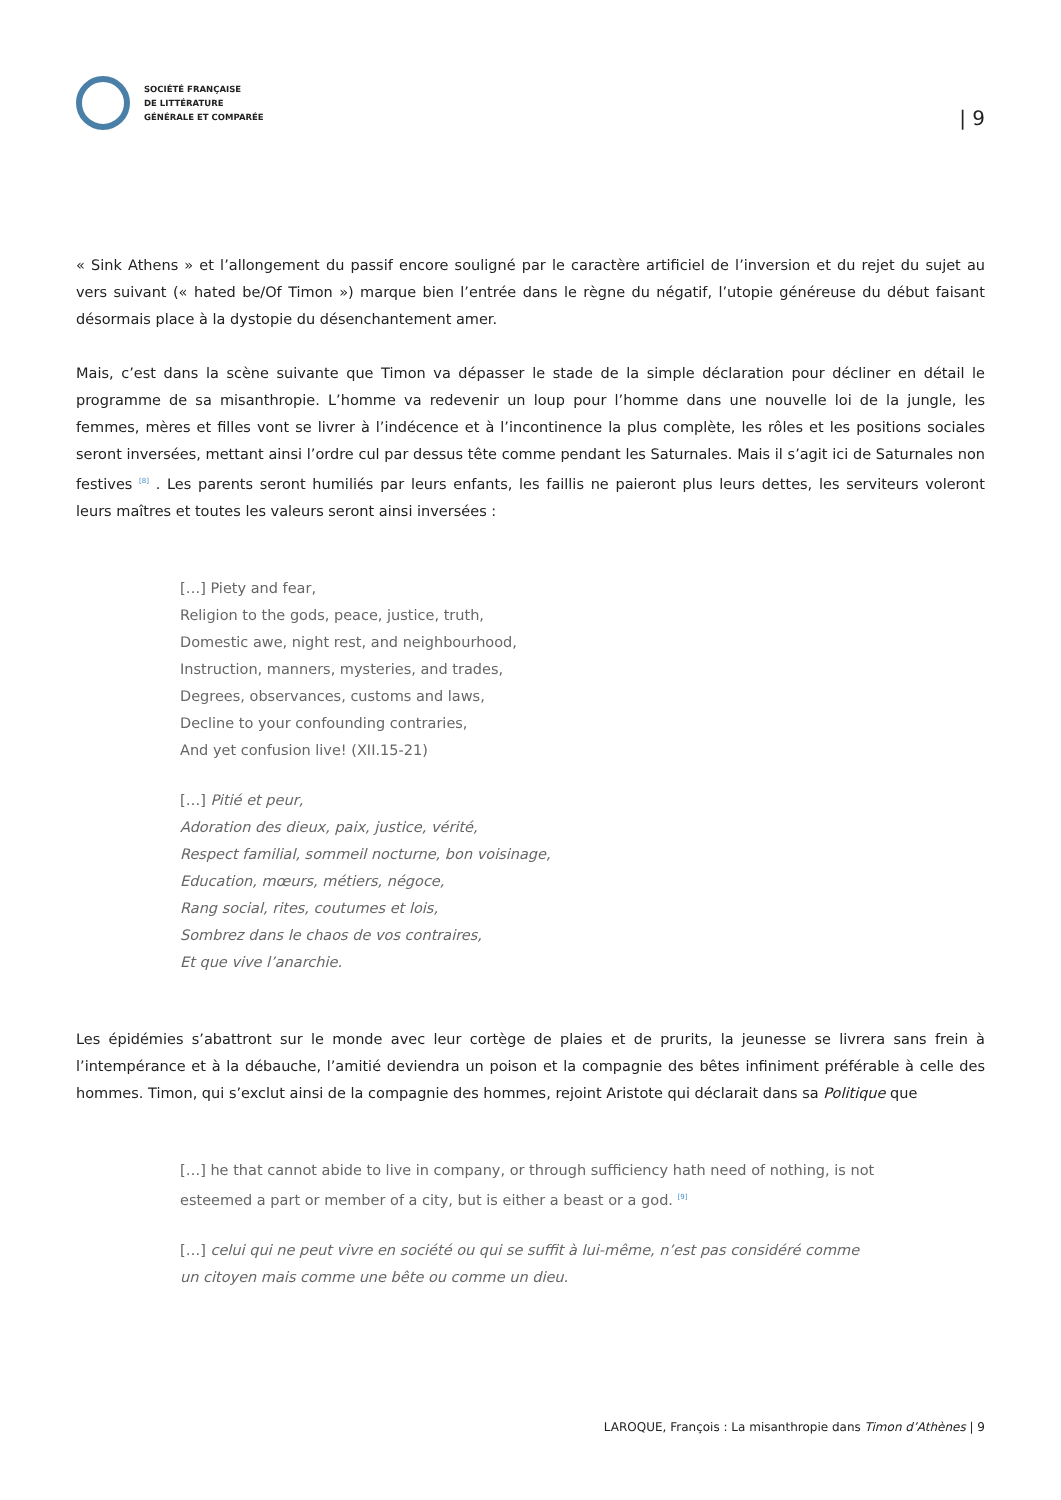SOCIÉTÉ FRANÇAISE
DE LITTÉRATURE
GÉNÉRALE ET COMPARÉE
| 9
« Sink Athens » et l’allongement du passif encore souligné par le caractère artificiel de l’inversion et du rejet du sujet au vers suivant (« hated be/Of Timon ») marque bien l’entrée dans le règne du négatif, l’utopie généreuse du début faisant désormais place à la dystopie du désenchantement amer.
Mais, c’est dans la scène suivante que Timon va dépasser le stade de la simple déclaration pour décliner en détail le programme de sa misanthropie. L’homme va redevenir un loup pour l’homme dans une nouvelle loi de la jungle, les femmes, mères et filles vont se livrer à l’indécence et à l’incontinence la plus complète, les rôles et les positions sociales seront inversées, mettant ainsi l’ordre cul par dessus tête comme pendant les Saturnales. Mais il s’agit ici de Saturnales non festives <sup>[8]</sup> . Les parents seront humiliés par leurs enfants, les faillis ne paieront plus leurs dettes, les serviteurs voleront leurs maîtres et toutes les valeurs seront ainsi inversées :
[…] Piety and fear,
Religion to the gods, peace, justice, truth,
Domestic awe, night rest, and neighbourhood,
Instruction, manners, mysteries, and trades,
Degrees, observances, customs and laws,
Decline to your confounding contraries,
And yet confusion live! (XII.15-21)
[…] Pitié et peur,
Adoration des dieux, paix, justice, vérité,
Respect familial, sommeil nocturne, bon voisinage,
Education, mœurs, métiers, négoce,
Rang social, rites, coutumes et lois,
Sombrez dans le chaos de vos contraires,
Et que vive l’anarchie.
Les épidémies s’abattront sur le monde avec leur cortège de plaies et de prurits, la jeunesse se livrera sans frein à l’intempérance et à la débauche, l’amitié deviendra un poison et la compagnie des bêtes infiniment préférable à celle des hommes. Timon, qui s’exclut ainsi de la compagnie des hommes, rejoint Aristote qui déclarait dans sa Politique que
[…] he that cannot abide to live in company, or through sufficiency hath need of nothing, is not esteemed a part or member of a city, but is either a beast or a god. <sup>[9]</sup>
[…] celui qui ne peut vivre en société ou qui se suffit à lui-même, n’est pas considéré comme un citoyen mais comme une bête ou comme un dieu.
LAROQUE, François : La misanthropie dans Timon d’Athènes | 9